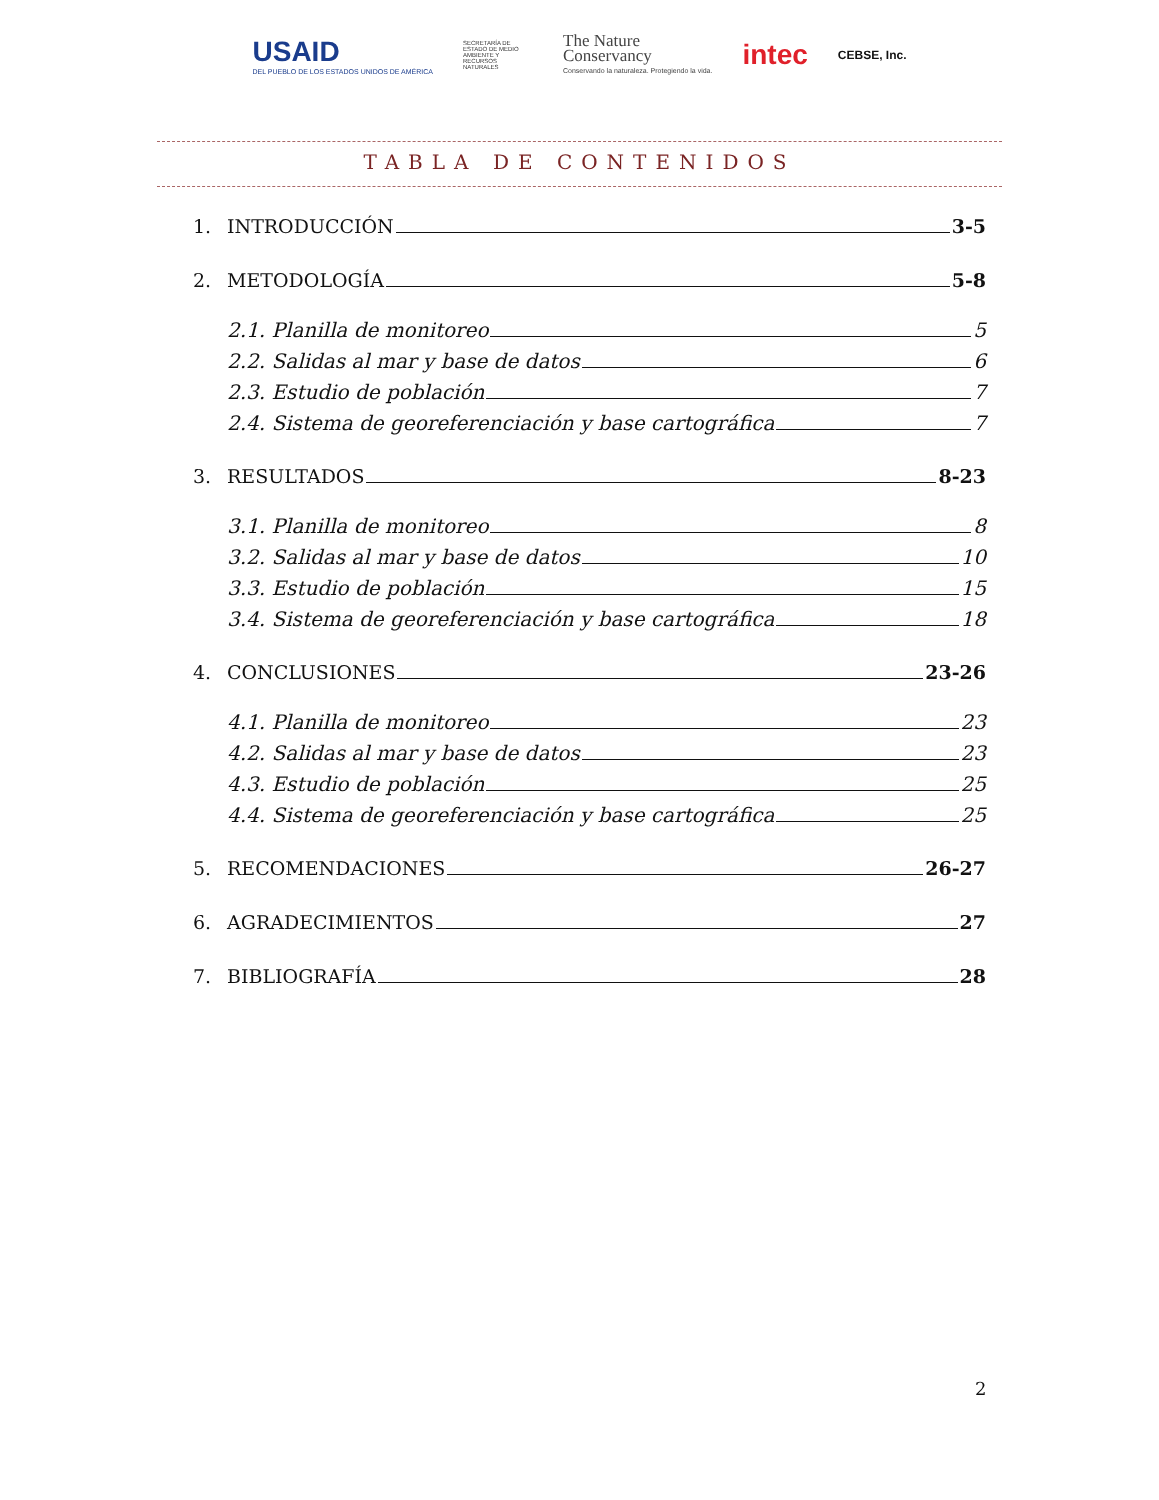USAID
DEL PUEBLO DE LOS ESTADOS UNIDOS DE AMÉRICA
SECRETARÍA DE ESTADO DE MEDIO AMBIENTE Y RECURSOS NATURALES
The Nature
Conservancy
Conservando la naturaleza. Protegiendo la vida.
intec
CEBSE, Inc.
TABLA DE CONTENIDOS
1. INTRODUCCIÓN 3-5
2. METODOLOGÍA 5-8
2.1. Planilla de monitoreo 5
2.2. Salidas al mar y base de datos 6
2.3. Estudio de población 7
2.4. Sistema de georeferenciación y base cartográfica 7
3. RESULTADOS 8-23
3.1. Planilla de monitoreo 8
3.2. Salidas al mar y base de datos 10
3.3. Estudio de población 15
3.4. Sistema de georeferenciación y base cartográfica 18
4. CONCLUSIONES 23-26
4.1. Planilla de monitoreo 23
4.2. Salidas al mar y base de datos 23
4.3. Estudio de población 25
4.4. Sistema de georeferenciación y base cartográfica 25
5. RECOMENDACIONES 26-27
6. AGRADECIMIENTOS 27
7. BIBLIOGRAFÍA 28
2